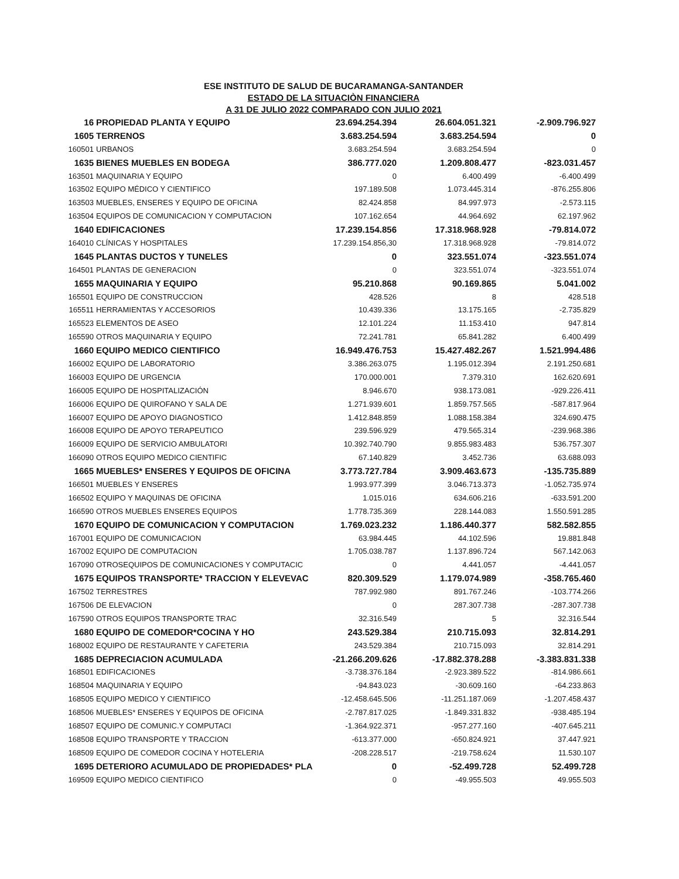ESE INSTITUTO DE SALUD DE BUCARAMANGA-SANTANDER
ESTADO DE LA SITUACIÒN FINANCIERA
A 31 DE JULIO 2022 COMPARADO CON JULIO 2021
| 16 | PROPIEDAD PLANTA Y EQUIPO | 23.694.254.394 | 26.604.051.321 | -2.909.796.927 |
| 1605 | TERRENOS | 3.683.254.594 | 3.683.254.594 | 0 |
| 160501 | URBANOS | 3.683.254.594 | 3.683.254.594 | 0 |
| 1635 | BIENES MUEBLES EN BODEGA | 386.777.020 | 1.209.808.477 | -823.031.457 |
| 163501 | MAQUINARIA Y EQUIPO | 0 | 6.400.499 | -6.400.499 |
| 163502 | EQUIPO MÉDICO Y CIENTIFICO | 197.189.508 | 1.073.445.314 | -876.255.806 |
| 163503 | MUEBLES, ENSERES Y EQUIPO DE OFICINA | 82.424.858 | 84.997.973 | -2.573.115 |
| 163504 | EQUIPOS DE COMUNICACION Y COMPUTACION | 107.162.654 | 44.964.692 | 62.197.962 |
| 1640 | EDIFICACIONES | 17.239.154.856 | 17.318.968.928 | -79.814.072 |
| 164010 | CLÍNICAS Y HOSPITALES | 17.239.154.856,30 | 17.318.968.928 | -79.814.072 |
| 1645 | PLANTAS DUCTOS Y TUNELES | 0 | 323.551.074 | -323.551.074 |
| 164501 | PLANTAS DE GENERACION | 0 | 323.551.074 | -323.551.074 |
| 1655 | MAQUINARIA Y EQUIPO | 95.210.868 | 90.169.865 | 5.041.002 |
| 165501 | EQUIPO DE CONSTRUCCION | 428.526 | 8 | 428.518 |
| 165511 | HERRAMIENTAS Y ACCESORIOS | 10.439.336 | 13.175.165 | -2.735.829 |
| 165523 | ELEMENTOS DE ASEO | 12.101.224 | 11.153.410 | 947.814 |
| 165590 | OTROS MAQUINARIA Y EQUIPO | 72.241.781 | 65.841.282 | 6.400.499 |
| 1660 | EQUIPO MEDICO CIENTIFICO | 16.949.476.753 | 15.427.482.267 | 1.521.994.486 |
| 166002 | EQUIPO DE LABORATORIO | 3.386.263.075 | 1.195.012.394 | 2.191.250.681 |
| 166003 | EQUIPO DE URGENCIA | 170.000.001 | 7.379.310 | 162.620.691 |
| 166005 | EQUIPO DE HOSPITALIZACIÓN | 8.946.670 | 938.173.081 | -929.226.411 |
| 166006 | EQUIPO DE QUIROFANO Y SALA DE | 1.271.939.601 | 1.859.757.565 | -587.817.964 |
| 166007 | EQUIPO DE APOYO DIAGNOSTICO | 1.412.848.859 | 1.088.158.384 | 324.690.475 |
| 166008 | EQUIPO DE APOYO TERAPEUTICO | 239.596.929 | 479.565.314 | -239.968.386 |
| 166009 | EQUIPO DE SERVICIO AMBULATORI | 10.392.740.790 | 9.855.983.483 | 536.757.307 |
| 166090 | OTROS EQUIPO MEDICO CIENTIFIC | 67.140.829 | 3.452.736 | 63.688.093 |
| 1665 | MUEBLES* ENSERES Y EQUIPOS DE OFICINA | 3.773.727.784 | 3.909.463.673 | -135.735.889 |
| 166501 | MUEBLES Y ENSERES | 1.993.977.399 | 3.046.713.373 | -1.052.735.974 |
| 166502 | EQUIPO Y MAQUINAS DE OFICINA | 1.015.016 | 634.606.216 | -633.591.200 |
| 166590 | OTROS MUEBLES ENSERES EQUIPOS | 1.778.735.369 | 228.144.083 | 1.550.591.285 |
| 1670 | EQUIPO DE COMUNICACION Y COMPUTACION | 1.769.023.232 | 1.186.440.377 | 582.582.855 |
| 167001 | EQUIPO DE COMUNICACION | 63.984.445 | 44.102.596 | 19.881.848 |
| 167002 | EQUIPO DE COMPUTACION | 1.705.038.787 | 1.137.896.724 | 567.142.063 |
| 167090 | OTROSEQUIPOS DE COMUNICACIONES Y COMPUTACIC | 0 | 4.441.057 | -4.441.057 |
| 1675 | EQUIPOS TRANSPORTE* TRACCION Y ELEVEVAC | 820.309.529 | 1.179.074.989 | -358.765.460 |
| 167502 | TERRESTRES | 787.992.980 | 891.767.246 | -103.774.266 |
| 167506 | DE ELEVACION | 0 | 287.307.738 | -287.307.738 |
| 167590 | OTROS EQUIPOS TRANSPORTE TRAC | 32.316.549 | 5 | 32.316.544 |
| 1680 | EQUIPO DE COMEDOR*COCINA Y HO | 243.529.384 | 210.715.093 | 32.814.291 |
| 168002 | EQUIPO DE RESTAURANTE Y CAFETERIA | 243.529.384 | 210.715.093 | 32.814.291 |
| 1685 | DEPRECIACION ACUMULADA | -21.266.209.626 | -17.882.378.288 | -3.383.831.338 |
| 168501 | EDIFICACIONES | -3.738.376.184 | -2.923.389.522 | -814.986.661 |
| 168504 | MAQUINARIA Y EQUIPO | -94.843.023 | -30.609.160 | -64.233.863 |
| 168505 | EQUIPO MEDICO Y CIENTIFICO | -12.458.645.506 | -11.251.187.069 | -1.207.458.437 |
| 168506 | MUEBLES* ENSERES Y EQUIPOS DE OFICINA | -2.787.817.025 | -1.849.331.832 | -938.485.194 |
| 168507 | EQUIPO DE COMUNIC.Y COMPUTACI | -1.364.922.371 | -957.277.160 | -407.645.211 |
| 168508 | EQUIPO TRANSPORTE Y TRACCION | -613.377.000 | -650.824.921 | 37.447.921 |
| 168509 | EQUIPO DE COMEDOR COCINA Y HOTELERIA | -208.228.517 | -219.758.624 | 11.530.107 |
| 1695 | DETERIORO ACUMULADO DE PROPIEDADES* PLA | 0 | -52.499.728 | 52.499.728 |
| 169509 | EQUIPO MEDICO CIENTIFICO | 0 | -49.955.503 | 49.955.503 |